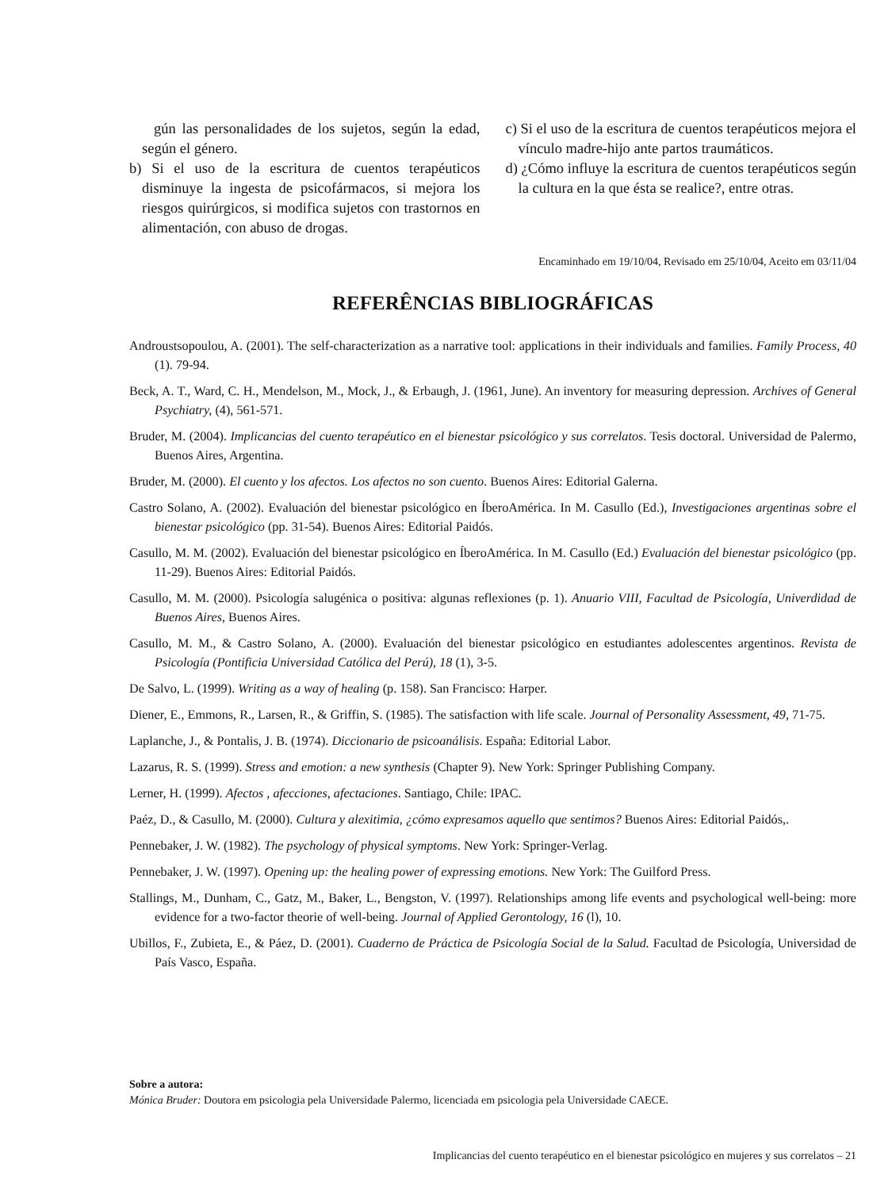gún las personalidades de los sujetos, según la edad, según el género.
b) Si el uso de la escritura de cuentos terapéuticos disminuye la ingesta de psicofármacos, si mejora los riesgos quirúrgicos, si modifica sujetos con trastornos en alimentación, con abuso de drogas.
c) Si el uso de la escritura de cuentos terapéuticos mejora el vínculo madre-hijo ante partos traumáticos.
d) ¿Cómo influye la escritura de cuentos terapéuticos según la cultura en la que ésta se realice?, entre otras.
Encaminhado em 19/10/04, Revisado em 25/10/04, Aceito em 03/11/04
REFERÊNCIAS BIBLIOGRÁFICAS
Androustsopoulou, A. (2001). The self-characterization as a narrative tool: applications in their individuals and families. Family Process, 40 (1). 79-94.
Beck, A. T., Ward, C. H., Mendelson, M., Mock, J., & Erbaugh, J. (1961, June). An inventory for measuring depression. Archives of General Psychiatry, (4), 561-571.
Bruder, M. (2004). Implicancias del cuento terapéutico en el bienestar psicológico y sus correlatos. Tesis doctoral. Universidad de Palermo, Buenos Aires, Argentina.
Bruder, M. (2000). El cuento y los afectos. Los afectos no son cuento. Buenos Aires: Editorial Galerna.
Castro Solano, A. (2002). Evaluación del bienestar psicológico en ÍberoAmérica. In M. Casullo (Ed.), Investigaciones argentinas sobre el bienestar psicológico (pp. 31-54). Buenos Aires: Editorial Paidós.
Casullo, M. M. (2002). Evaluación del bienestar psicológico en ÍberoAmérica. In M. Casullo (Ed.) Evaluación del bienestar psicológico (pp. 11-29). Buenos Aires: Editorial Paidós.
Casullo, M. M. (2000). Psicología salugénica o positiva: algunas reflexiones (p. 1). Anuario VIII, Facultad de Psicología, Univerdidad de Buenos Aires, Buenos Aires.
Casullo, M. M., & Castro Solano, A. (2000). Evaluación del bienestar psicológico en estudiantes adolescentes argentinos. Revista de Psicología (Pontificia Universidad Católica del Perú), 18 (1), 3-5.
De Salvo, L. (1999). Writing as a way of healing (p. 158). San Francisco: Harper.
Diener, E., Emmons, R., Larsen, R., & Griffin, S. (1985). The satisfaction with life scale. Journal of Personality Assessment, 49, 71-75.
Laplanche, J., & Pontalis, J. B. (1974). Diccionario de psicoanálisis. España: Editorial Labor.
Lazarus, R. S. (1999). Stress and emotion: a new synthesis (Chapter 9). New York: Springer Publishing Company.
Lerner, H. (1999). Afectos , afecciones, afectaciones. Santiago, Chile: IPAC.
Paéz, D., & Casullo, M. (2000). Cultura y alexitimia, ¿cómo expresamos aquello que sentimos? Buenos Aires: Editorial Paidós,.
Pennebaker, J. W. (1982). The psychology of physical symptoms. New York: Springer-Verlag.
Pennebaker, J. W. (1997). Opening up: the healing power of expressing emotions. New York: The Guilford Press.
Stallings, M., Dunham, C., Gatz, M., Baker, L., Bengston, V. (1997). Relationships among life events and psychological well-being: more evidence for a two-factor theorie of well-being. Journal of Applied Gerontology, 16 (l), 10.
Ubillos, F., Zubieta, E., & Páez, D. (2001). Cuaderno de Práctica de Psicología Social de la Salud. Facultad de Psicología, Universidad de País Vasco, España.
Sobre a autora:
Mónica Bruder: Doutora em psicologia pela Universidade Palermo, licenciada em psicologia pela Universidade CAECE.
Implicancias del cuento terapéutico en el bienestar psicológico en mujeres y sus correlatos – 21